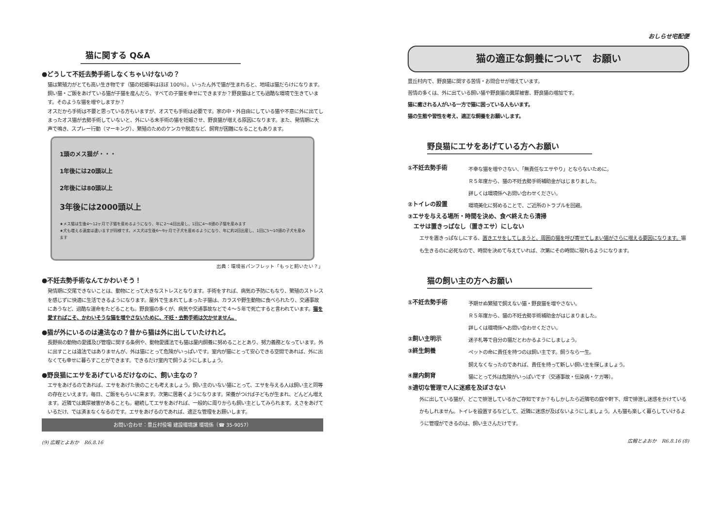猫に関する Q&A
●どうして不妊去勢手術しなくちゃいけないの？
猫は繁殖力がとても高い生き物です（猫の妊娠率はほぼ 100％）。いったん外で猫が生まれると、地域は猫だらけになります。飼い猫・ご飯をあげている猫が子猫を産んだら、すべての子猫を幸せにできますか？野良猫はとても過酷な環境で生きています。そのような猫を増やしますか？
オスだから手術は不要と思っている方もいますが、オスでも手術は必要です。家の中・外自由にしている猫や不意に外に出てしまったオス猫が去勢手術していないと、外にいる未手術の猫を妊娠させ、野良猫が増える原因になります。また、発情期に大声で鳴き、スプレー行動（マーキング）、繁殖のためのケンカや脱走など、飼育が困難になることもあります。
1頭のメス猫が・・・
1年後には20頭以上
2年後には80頭以上
3年後には2000頭以上
★メス猫は生後4～12ヶ月で子猫を産めるようになり、年に2～4回出産し、1回に4～8頭の子猫を産みます
★犬も増える速度は違いますが同様です。メス犬は生後6～9ヶ月で子犬を産めるようになり、年に約2回出産し、1回に5～10頭の子犬を産みます
出典：環境省パンフレット「もっと飼いたい？」
●不妊去勢手術なんてかわいそう！
発情期に交尾できないことは、動物にとって大きなストレスとなります。手術をすれば、病気の予防にもなり、繁殖のストレスを感じずに快適に生活できるようになります。屋外で生まれてしまった子猫は、カラスや野生動物に食べられたり、交通事故にあうなど、過酷な運命をたどることも。野良猫の多くが、病気や交通事故などで４～５年で死亡すると言われています。猫を愛すればこそ、かわいそうな猫を増やさないために、不妊・去勢手術は欠かせません。
●猫が外にいるのは違法なの？昔から猫は外に出していたけれど。
長野県の動物の愛護及び管理に関する条例や、動物愛護法でも猫は屋内飼養に努めることとあり、努力義務となっています。外に出すことは違法ではありませんが、外は猫にとって危険がいっぱいです。室内が猫にとって安心できる空間であれば、外に出なくても幸せに暮らすことができます。できるだけ室内で飼うようにしましょう。
●野良猫にエサをあげているだけなのに、飼い主なの？
エサをあげるのであれば、エサをあげた後のことも考えましょう。飼い主のいない猫にとって、エサを与える人は飼い主と同等の存在といえます。毎日、ご飯をもらいに来ます。次第に居着くようになります。栄養がつけば子どもが生まれ、どんどん増えます。近隣では糞尿被害があることも。継続してエサをあげれば、一般的に周りからも飼い主としてみられます。えさをあげているだけ、では済まなくなるのです。エサをあげるのであれば、適正な管理をお願いします。
お問い合わせ：豊丘村役場 建設環境課 環境係（☎ 35-9057）
(9) 広報とよおか　R6.8.16
おしらせ宅配便
猫の適正な飼養について　お願い
豊丘村内で、野良猫に関する苦情・お問合せが増えています。
苦情の多くは、外に出ている飼い猫や野良猫の糞尿被害、野良猫の増加です。
猫に癒される人がいる一方で猫に困っている人もいます。
猫の生態や習性を考え、適正な飼養をお願いします。
野良猫にエサをあげている方へお願い
①不妊去勢手術
不幸な猫を増やさない、「無責任なエサやり」とならないために。
Ｒ５年度から、猫の不妊去勢手術補助金がはじまりました。
詳しくは環境係へお問い合わせください。
②トイレの設置
環境美化に努めることで、ご近所のトラブルを回避。
③エサを与える場所・時間を決め、食べ終えたら清掃
　エサは置きっぱなし（置きエサ）にしない
エサを置きっぱなしにする、置きエサをしてしまうと、周囲の猫を呼び寄せてしまい猫がさらに増える要因になります。猫も生きるのに必死なので、時間を決めて与えていれば、次第にその時間に現れるようになります。
猫の飼い主の方へお願い
①不妊去勢手術
予期せぬ繁殖で飼えない猫・野良猫を増やさない。
Ｒ５年度から、猫の不妊去勢手術補助金がはじまりました。
詳しくは環境係へお問い合わせください。
②飼い主明示
迷子札等で自分の猫だとわかるようにしましょう。
③終生飼養
ペットの命に責任を持つのは飼い主です。飼うなら一生。
飼えなくなったのであれば、責任を持って新しい飼い主を探しましょう。
④屋内飼育
猫にとって外は危険がいっぱいです（交通事故・伝染病・ケガ等）。
⑤適切な管理で人に迷惑を及ぼさない
外に出している猫が、どこで排泄しているかご存知ですか？もしかしたら近隣宅の庭や軒下、畑で排泄し迷惑をかけているかもしれません。トイレを設置するなどして、近隣に迷惑が及ばないようにしましょう。人も猫も楽しく暮らしていけるように管理ができるのは、飼い主さんだけです。
広報とよおか　R6.8.16 (8)